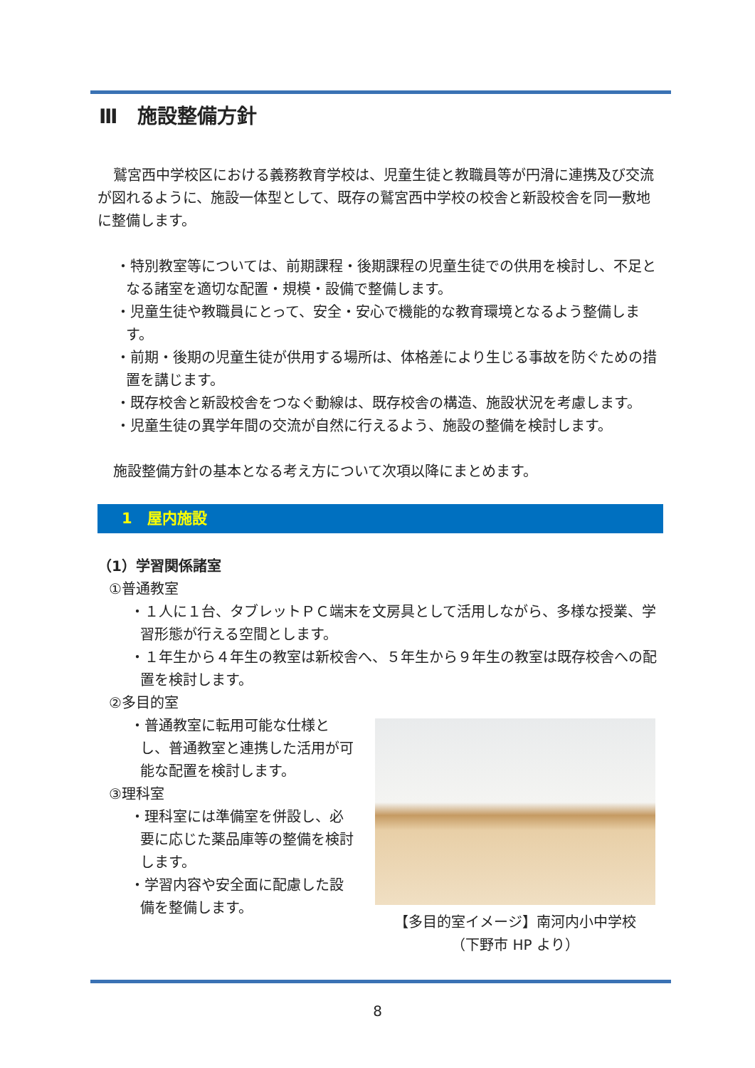Ⅲ　施設整備方針
鷲宮西中学校区における義務教育学校は、児童生徒と教職員等が円滑に連携及び交流が図れるように、施設一体型として、既存の鷲宮西中学校の校舎と新設校舎を同一敷地に整備します。
・特別教室等については、前期課程・後期課程の児童生徒での供用を検討し、不足となる諸室を適切な配置・規模・設備で整備します。
・児童生徒や教職員にとって、安全・安心で機能的な教育環境となるよう整備します。
・前期・後期の児童生徒が供用する場所は、体格差により生じる事故を防ぐための措置を講じます。
・既存校舎と新設校舎をつなぐ動線は、既存校舎の構造、施設状況を考慮します。
・児童生徒の異学年間の交流が自然に行えるよう、施設の整備を検討します。
施設整備方針の基本となる考え方について次項以降にまとめます。
1　屋内施設
（1）学習関係諸室
①普通教室
・１人に１台、タブレットＰＣ端末を文房具として活用しながら、多様な授業、学習形態が行える空間とします。
・１年生から４年生の教室は新校舎へ、５年生から９年生の教室は既存校舎への配置を検討します。
②多目的室
・普通教室に転用可能な仕様とし、普通教室と連携した活用が可能な配置を検討します。
③理科室
・理科室には準備室を併設し、必要に応じた薬品庫等の整備を検討します。
・学習内容や安全面に配慮した設備を整備します。
【多目的室イメージ】南河内小中学校
（下野市 HP より）
8